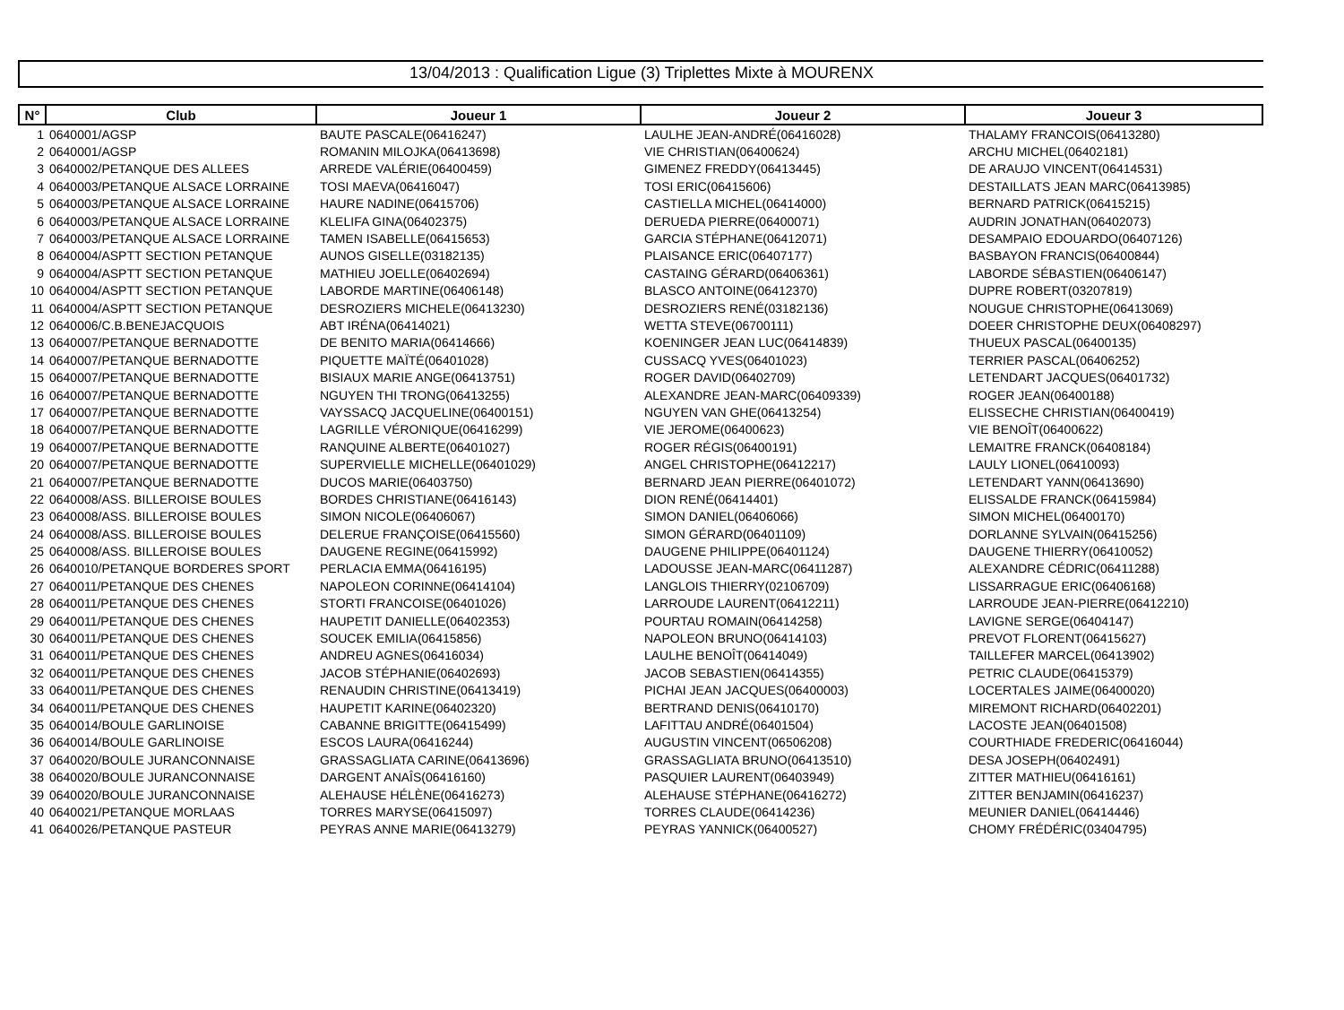13/04/2013 : Qualification Ligue (3) Triplettes Mixte à MOURENX
| N° | Club | Joueur 1 | Joueur 2 | Joueur 3 |
| --- | --- | --- | --- | --- |
| 1 | 0640001/AGSP | BAUTE PASCALE(06416247) | LAULHE JEAN-ANDRÉ(06416028) | THALAMY FRANCOIS(06413280) |
| 2 | 0640001/AGSP | ROMANIN MILOJKA(06413698) | VIE CHRISTIAN(06400624) | ARCHU MICHEL(06402181) |
| 3 | 0640002/PETANQUE DES ALLEES | ARREDE VALÉRIE(06400459) | GIMENEZ FREDDY(06413445) | DE ARAUJO VINCENT(06414531) |
| 4 | 0640003/PETANQUE ALSACE LORRAINE | TOSI MAEVA(06416047) | TOSI ERIC(06415606) | DESTAILLATS JEAN MARC(06413985) |
| 5 | 0640003/PETANQUE ALSACE LORRAINE | HAURE NADINE(06415706) | CASTIELLA MICHEL(06414000) | BERNARD PATRICK(06415215) |
| 6 | 0640003/PETANQUE ALSACE LORRAINE | KLELIFA GINA(06402375) | DERUEDA PIERRE(06400071) | AUDRIN JONATHAN(06402073) |
| 7 | 0640003/PETANQUE ALSACE LORRAINE | TAMEN ISABELLE(06415653) | GARCIA STÉPHANE(06412071) | DESAMPAIO EDOUARDO(06407126) |
| 8 | 0640004/ASPTT SECTION PETANQUE | AUNOS GISELLE(03182135) | PLAISANCE ERIC(06407177) | BASBAYON FRANCIS(06400844) |
| 9 | 0640004/ASPTT SECTION PETANQUE | MATHIEU JOELLE(06402694) | CASTAING GÉRARD(06406361) | LABORDE SÉBASTIEN(06406147) |
| 10 | 0640004/ASPTT SECTION PETANQUE | LABORDE MARTINE(06406148) | BLASCO ANTOINE(06412370) | DUPRE ROBERT(03207819) |
| 11 | 0640004/ASPTT SECTION PETANQUE | DESROZIERS MICHELE(06413230) | DESROZIERS RENÉ(03182136) | NOUGUE CHRISTOPHE(06413069) |
| 12 | 0640006/C.B.BENEJACQUOIS | ABT IRÉNA(06414021) | WETTA STEVE(06700111) | DOEER CHRISTOPHE DEUX(06408297) |
| 13 | 0640007/PETANQUE BERNADOTTE | DE BENITO MARIA(06414666) | KOENINGER JEAN LUC(06414839) | THUEUX PASCAL(06400135) |
| 14 | 0640007/PETANQUE BERNADOTTE | PIQUETTE MAÏTÉ(06401028) | CUSSACQ YVES(06401023) | TERRIER PASCAL(06406252) |
| 15 | 0640007/PETANQUE BERNADOTTE | BISIAUX MARIE ANGE(06413751) | ROGER DAVID(06402709) | LETENDART JACQUES(06401732) |
| 16 | 0640007/PETANQUE BERNADOTTE | NGUYEN THI TRONG(06413255) | ALEXANDRE JEAN-MARC(06409339) | ROGER JEAN(06400188) |
| 17 | 0640007/PETANQUE BERNADOTTE | VAYSSACQ JACQUELINE(06400151) | NGUYEN VAN GHE(06413254) | ELISSECHE CHRISTIAN(06400419) |
| 18 | 0640007/PETANQUE BERNADOTTE | LAGRILLE VÉRONIQUE(06416299) | VIE JEROME(06400623) | VIE BENOÎT(06400622) |
| 19 | 0640007/PETANQUE BERNADOTTE | RANQUINE ALBERTE(06401027) | ROGER RÉGIS(06400191) | LEMAITRE FRANCK(06408184) |
| 20 | 0640007/PETANQUE BERNADOTTE | SUPERVIELLE MICHELLE(06401029) | ANGEL CHRISTOPHE(06412217) | LAULY LIONEL(06410093) |
| 21 | 0640007/PETANQUE BERNADOTTE | DUCOS MARIE(06403750) | BERNARD JEAN PIERRE(06401072) | LETENDART YANN(06413690) |
| 22 | 0640008/ASS. BILLEROISE BOULES | BORDES CHRISTIANE(06416143) | DION RENÉ(06414401) | ELISSALDE FRANCK(06415984) |
| 23 | 0640008/ASS. BILLEROISE BOULES | SIMON NICOLE(06406067) | SIMON DANIEL(06406066) | SIMON MICHEL(06400170) |
| 24 | 0640008/ASS. BILLEROISE BOULES | DELERUE FRANÇOISE(06415560) | SIMON GÉRARD(06401109) | DORLANNE SYLVAIN(06415256) |
| 25 | 0640008/ASS. BILLEROISE BOULES | DAUGENE REGINE(06415992) | DAUGENE PHILIPPE(06401124) | DAUGENE THIERRY(06410052) |
| 26 | 0640010/PETANQUE BORDERES SPORT | PERLACIA EMMA(06416195) | LADOUSSE JEAN-MARC(06411287) | ALEXANDRE CÉDRIC(06411288) |
| 27 | 0640011/PETANQUE DES CHENES | NAPOLEON CORINNE(06414104) | LANGLOIS THIERRY(02106709) | LISSARRAGUE ERIC(06406168) |
| 28 | 0640011/PETANQUE DES CHENES | STORTI FRANCOISE(06401026) | LARROUDE LAURENT(06412211) | LARROUDE JEAN-PIERRE(06412210) |
| 29 | 0640011/PETANQUE DES CHENES | HAUPETIT DANIELLE(06402353) | POURTAU ROMAIN(06414258) | LAVIGNE SERGE(06404147) |
| 30 | 0640011/PETANQUE DES CHENES | SOUCEK EMILIA(06415856) | NAPOLEON BRUNO(06414103) | PREVOT FLORENT(06415627) |
| 31 | 0640011/PETANQUE DES CHENES | ANDREU AGNES(06416034) | LAULHE BENOÎT(06414049) | TAILLEFER MARCEL(06413902) |
| 32 | 0640011/PETANQUE DES CHENES | JACOB STÉPHANIE(06402693) | JACOB SEBASTIEN(06414355) | PETRIC CLAUDE(06415379) |
| 33 | 0640011/PETANQUE DES CHENES | RENAUDIN CHRISTINE(06413419) | PICHAI JEAN JACQUES(06400003) | LOCERTALES JAIME(06400020) |
| 34 | 0640011/PETANQUE DES CHENES | HAUPETIT KARINE(06402320) | BERTRAND DENIS(06410170) | MIREMONT RICHARD(06402201) |
| 35 | 0640014/BOULE GARLINOISE | CABANNE BRIGITTE(06415499) | LAFITTAU ANDRÉ(06401504) | LACOSTE JEAN(06401508) |
| 36 | 0640014/BOULE GARLINOISE | ESCOS LAURA(06416244) | AUGUSTIN VINCENT(06506208) | COURTHIADE FREDERIC(06416044) |
| 37 | 0640020/BOULE JURANCONNAISE | GRASSAGLIATA CARINE(06413696) | GRASSAGLIATA BRUNO(06413510) | DESA JOSEPH(06402491) |
| 38 | 0640020/BOULE JURANCONNAISE | DARGENT ANAÎS(06416160) | PASQUIER LAURENT(06403949) | ZITTER MATHIEU(06416161) |
| 39 | 0640020/BOULE JURANCONNAISE | ALEHAUSE HÉLÈNE(06416273) | ALEHAUSE STÉPHANE(06416272) | ZITTER BENJAMIN(06416237) |
| 40 | 0640021/PETANQUE MORLAAS | TORRES MARYSE(06415097) | TORRES CLAUDE(06414236) | MEUNIER DANIEL(06414446) |
| 41 | 0640026/PETANQUE PASTEUR | PEYRAS ANNE MARIE(06413279) | PEYRAS YANNICK(06400527) | CHOMY FRÉDÉRIC(03404795) |